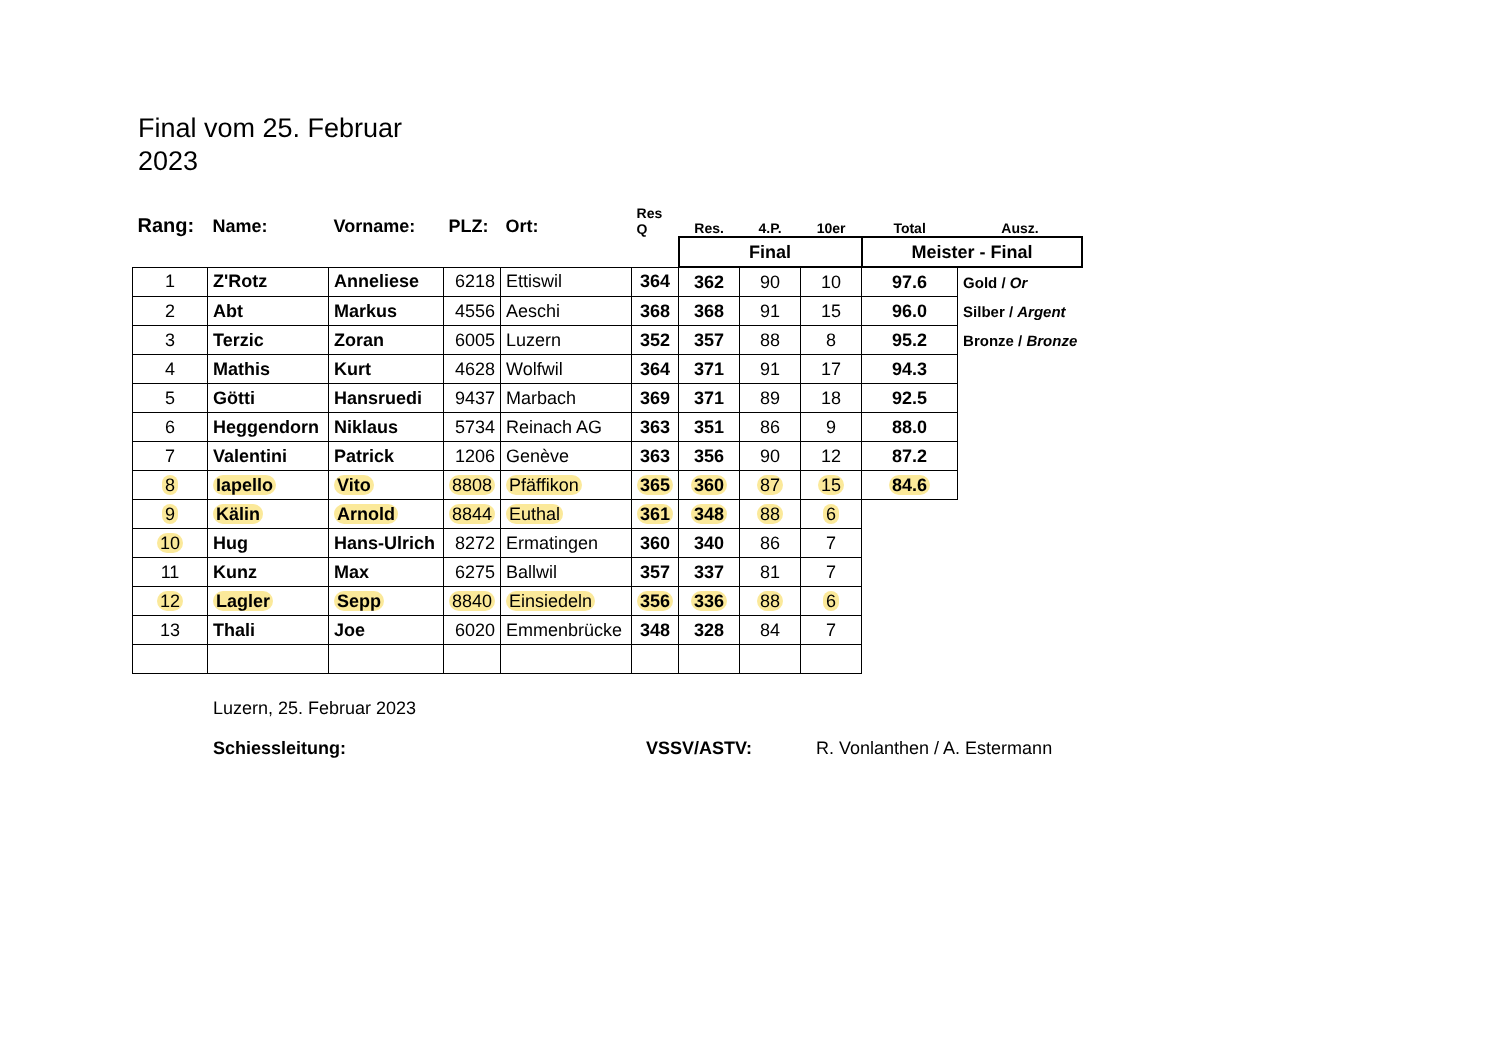Final vom 25. Februar
2023
| Rang: | Name: | Vorname: | PLZ: | Ort: | Res Q | Res. | 4.P. | 10er | Total | Ausz. |
| --- | --- | --- | --- | --- | --- | --- | --- | --- | --- | --- |
| | | | | | | Final | | | Meister - Final | |
| 1 | Z'Rotz | Anneliese | 6218 | Ettiswil | 364 | 362 | 90 | 10 | 97.6 | Gold / Or |
| 2 | Abt | Markus | 4556 | Aeschi | 368 | 368 | 91 | 15 | 96.0 | Silber / Argent |
| 3 | Terzic | Zoran | 6005 | Luzern | 352 | 357 | 88 | 8 | 95.2 | Bronze / Bronze |
| 4 | Mathis | Kurt | 4628 | Wolfwil | 364 | 371 | 91 | 17 | 94.3 | |
| 5 | Götti | Hansruedi | 9437 | Marbach | 369 | 371 | 89 | 18 | 92.5 | |
| 6 | Heggendorn | Niklaus | 5734 | Reinach AG | 363 | 351 | 86 | 9 | 88.0 | |
| 7 | Valentini | Patrick | 1206 | Genève | 363 | 356 | 90 | 12 | 87.2 | |
| 8 | Iapello | Vito | 8808 | Pfäffikon | 365 | 360 | 87 | 15 | 84.6 | |
| 9 | Kälin | Arnold | 8844 | Euthal | 361 | 348 | 88 | 6 | | |
| 10 | Hug | Hans-Ulrich | 8272 | Ermatingen | 360 | 340 | 86 | 7 | | |
| 11 | Kunz | Max | 6275 | Ballwil | 357 | 337 | 81 | 7 | | |
| 12 | Lagler | Sepp | 8840 | Einsiedeln | 356 | 336 | 88 | 6 | | |
| 13 | Thali | Joe | 6020 | Emmenbrücke | 348 | 328 | 84 | 7 | | |
Luzern, 25. Februar 2023
Schiessleitung: VSSV/ASTV: R. Vonlanthen / A. Estermann